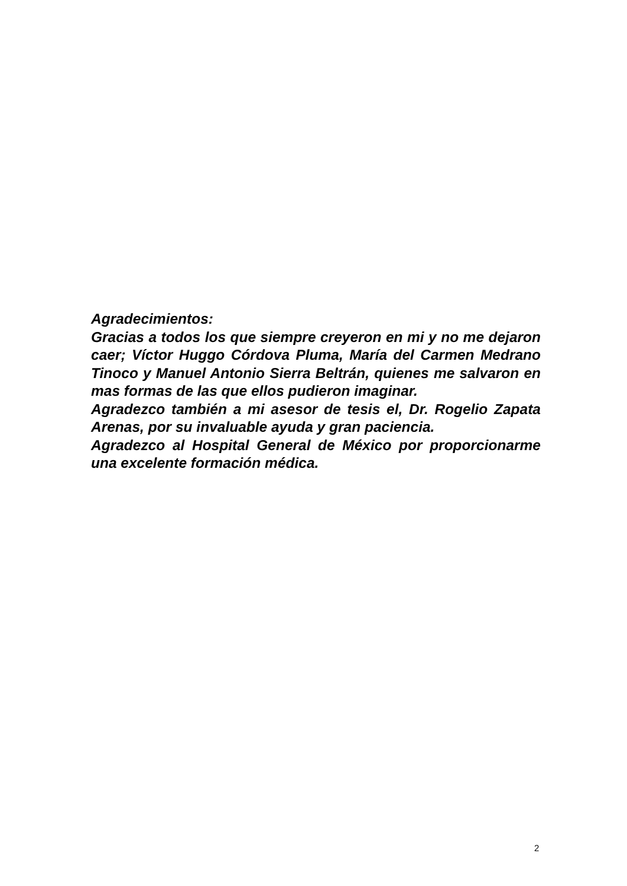Agradecimientos:
Gracias a todos los que siempre creyeron en mi y no me dejaron caer; Víctor Huggo Córdova Pluma, María del Carmen Medrano Tinoco y Manuel Antonio Sierra Beltrán, quienes me salvaron en mas formas de las que ellos pudieron imaginar.
Agradezco también a mi asesor de tesis el, Dr. Rogelio Zapata Arenas, por su invaluable ayuda y gran paciencia.
Agradezco al Hospital General de México por proporcionarme una excelente formación médica.
2